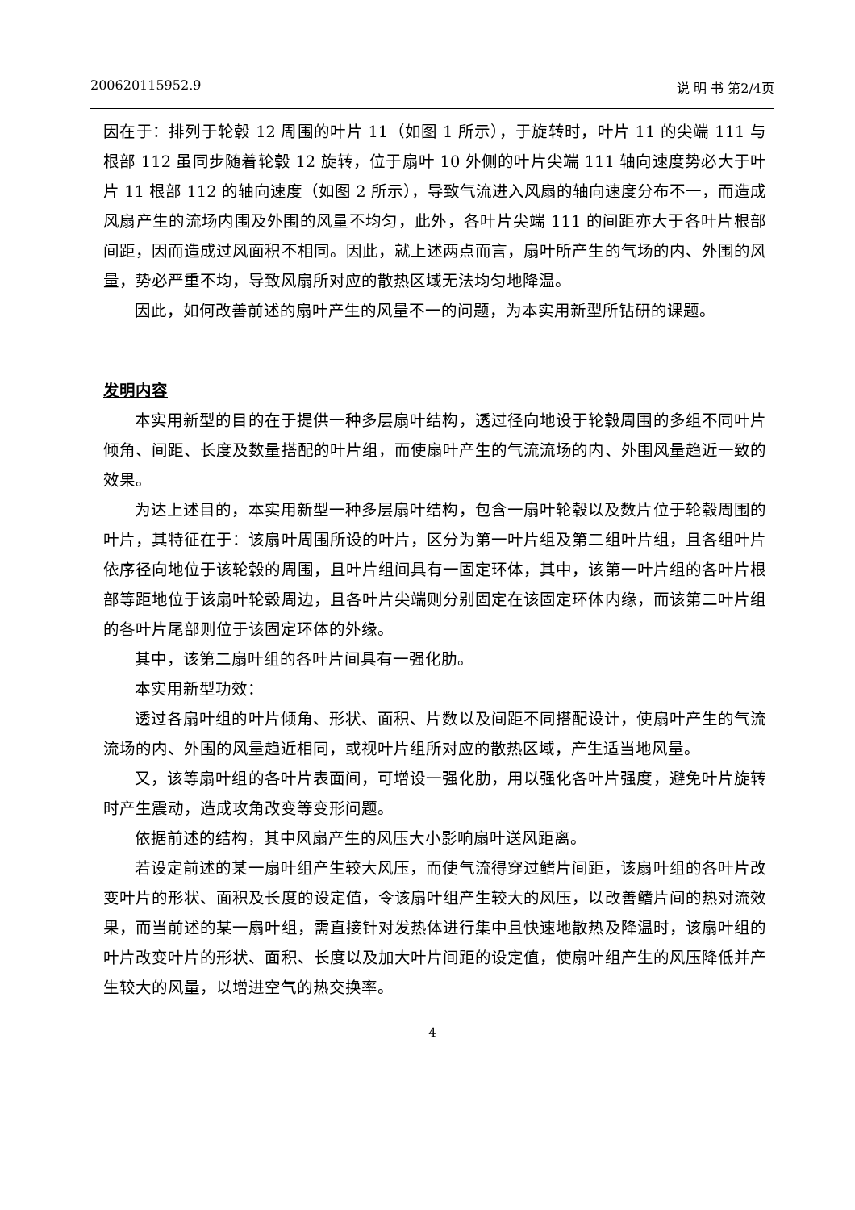200620115952.9 说 明 书 第2/4页
因在于：排列于轮毂 12 周围的叶片 11（如图 1 所示），于旋转时，叶片 11 的尖端 111 与根部 112 虽同步随着轮毂 12 旋转，位于扇叶 10 外侧的叶片尖端 111 轴向速度势必大于叶片 11 根部 112 的轴向速度（如图 2 所示），导致气流进入风扇的轴向速度分布不一，而造成风扇产生的流场内围及外围的风量不均匀，此外，各叶片尖端 111 的间距亦大于各叶片根部间距，因而造成过风面积不相同。因此，就上述两点而言，扇叶所产生的气场的内、外围的风量，势必严重不均，导致风扇所对应的散热区域无法均匀地降温。
因此，如何改善前述的扇叶产生的风量不一的问题，为本实用新型所钻研的课题。
发明内容
本实用新型的目的在于提供一种多层扇叶结构，透过径向地设于轮毂周围的多组不同叶片倾角、间距、长度及数量搭配的叶片组，而使扇叶产生的气流流场的内、外围风量趋近一致的效果。
为达上述目的，本实用新型一种多层扇叶结构，包含一扇叶轮毂以及数片位于轮毂周围的叶片，其特征在于：该扇叶周围所设的叶片，区分为第一叶片组及第二组叶片组，且各组叶片依序径向地位于该轮毂的周围，且叶片组间具有一固定环体，其中，该第一叶片组的各叶片根部等距地位于该扇叶轮毂周边，且各叶片尖端则分别固定在该固定环体内缘，而该第二叶片组的各叶片尾部则位于该固定环体的外缘。
其中，该第二扇叶组的各叶片间具有一强化肋。
本实用新型功效：
透过各扇叶组的叶片倾角、形状、面积、片数以及间距不同搭配设计，使扇叶产生的气流流场的内、外围的风量趋近相同，或视叶片组所对应的散热区域，产生适当地风量。
又，该等扇叶组的各叶片表面间，可增设一强化肋，用以强化各叶片强度，避免叶片旋转时产生震动，造成攻角改变等变形问题。
依据前述的结构，其中风扇产生的风压大小影响扇叶送风距离。
若设定前述的某一扇叶组产生较大风压，而使气流得穿过鳍片间距，该扇叶组的各叶片改变叶片的形状、面积及长度的设定值，令该扇叶组产生较大的风压，以改善鳍片间的热对流效果，而当前述的某一扇叶组，需直接针对发热体进行集中且快速地散热及降温时，该扇叶组的叶片改变叶片的形状、面积、长度以及加大叶片间距的设定值，使扇叶组产生的风压降低并产生较大的风量，以增进空气的热交换率。
4